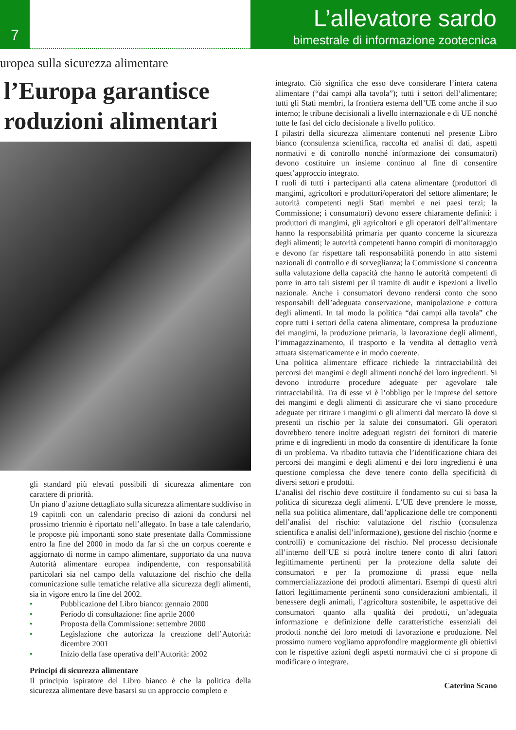7
L’allevatore sardo
bimestrale di informazione zootecnica
uropea sulla sicurezza alimentare
l’Europa garantisce
roduzioni alimentari
gli standard più elevati possibili di sicurezza alimentare con carattere di priorità.
Un piano d’azione dettagliato sulla sicurezza alimentare suddiviso in 19 capitoli con un calendario preciso di azioni da condursi nel prossimo triennio è riportato nell’allegato. In base a tale calendario, le proposte più importanti sono state presentate dalla Commissione entro la fine del 2000 in modo da far sì che un corpus coerente e aggiornato di norme in campo alimentare, supportato da una nuova Autorità alimentare europea indipendente, con responsabilità particolari sia nel campo della valutazione del rischio che della comunicazione sulle tematiche relative alla sicurezza degli alimenti, sia in vigore entro la fine del 2002.
• Pubblicazione del Libro bianco: gennaio 2000
• Periodo di consultazione: fine aprile 2000
• Proposta della Commissione: settembre 2000
• Legislazione che autorizza la creazione dell’Autorità: dicembre 2001
• Inizio della fase operativa dell’Autorità: 2002
Principi di sicurezza alimentare
Il principio ispiratore del Libro bianco è che la politica della sicurezza alimentare deve basarsi su un approccio completo e
integrato. Ciò significa che esso deve considerare l’intera catena alimentare (“dai campi alla tavola”); tutti i settori dell’alimentare; tutti gli Stati membri, la frontiera esterna dell’UE come anche il suo interno; le tribune decisionali a livello internazionale e di UE nonché tutte le fasi del ciclo decisionale a livello politico.
I pilastri della sicurezza alimentare contenuti nel presente Libro bianco (consulenza scientifica, raccolta ed analisi di dati, aspetti normativi e di controllo nonché informazione dei consumatori) devono costituire un insieme continuo al fine di consentire quest’approccio integrato.
I ruoli di tutti i partecipanti alla catena alimentare (produttori di mangimi, agricoltori e produttori/operatori del settore alimentare; le autorità competenti negli Stati membri e nei paesi terzi; la Commissione; i consumatori) devono essere chiaramente definiti: i produttori di mangimi, gli agricoltori e gli operatori dell’alimentare hanno la responsabilità primaria per quanto concerne la sicurezza degli alimenti; le autorità competenti hanno compiti di monitoraggio e devono far rispettare tali responsabilità ponendo in atto sistemi nazionali di controllo e di sorveglianza; la Commissione si concentra sulla valutazione della capacità che hanno le autorità competenti di porre in atto tali sistemi per il tramite di audit e ispezioni a livello nazionale. Anche i consumatori devono rendersi conto che sono responsabili dell’adeguata conservazione, manipolazione e cottura degli alimenti. In tal modo la politica “dai campi alla tavola” che copre tutti i settori della catena alimentare, compresa la produzione dei mangimi, la produzione primaria, la lavorazione degli alimenti, l’immagazzinamento, il trasporto e la vendita al dettaglio verrà attuata sistematicamente e in modo coerente.
Una politica alimentare efficace richiede la rintracciabilità dei percorsi dei mangimi e degli alimenti nonché dei loro ingredienti. Si devono introdurre procedure adeguate per agevolare tale rintracciabilità. Tra di esse vi è l’obbligo per le imprese del settore dei mangimi e degli alimenti di assicurare che vi siano procedure adeguate per ritirare i mangimi o gli alimenti dal mercato là dove si presenti un rischio per la salute dei consumatori. Gli operatori dovrebbero tenere inoltre adeguati registri dei fornitori di materie prime e di ingredienti in modo da consentire di identificare la fonte di un problema. Va ribadito tuttavia che l’identificazione chiara dei percorsi dei mangimi e degli alimenti e dei loro ingredienti è una questione complessa che deve tenere conto della specificità di diversi settori e prodotti.
L’analisi del rischio deve costituire il fondamento su cui si basa la politica di sicurezza degli alimenti. L’UE deve prendere le mosse, nella sua politica alimentare, dall’applicazione delle tre componenti dell’analisi del rischio: valutazione del rischio (consulenza scientifica e analisi dell’informazione), gestione del rischio (norme e controlli) e comunicazione del rischio. Nel processo decisionale all’interno dell’UE si potrà inoltre tenere conto di altri fattori legittimamente pertinenti per la protezione della salute dei consumatori e per la promozione di prassi eque nella commercializzazione dei prodotti alimentari. Esempi di questi altri fattori legittimamente pertinenti sono considerazioni ambientali, il benessere degli animali, l’agricoltura sostenibile, le aspettative dei consumatori quanto alla qualità dei prodotti, un’adeguata informazione e definizione delle caratteristiche essenziali dei prodotti nonché dei loro metodi di lavorazione e produzione. Nel prossimo numero vogliamo approfondire maggiormente gli obiettivi con le rispettive azioni degli aspetti normativi che ci si propone di modificare o integrare.
Caterina Scano